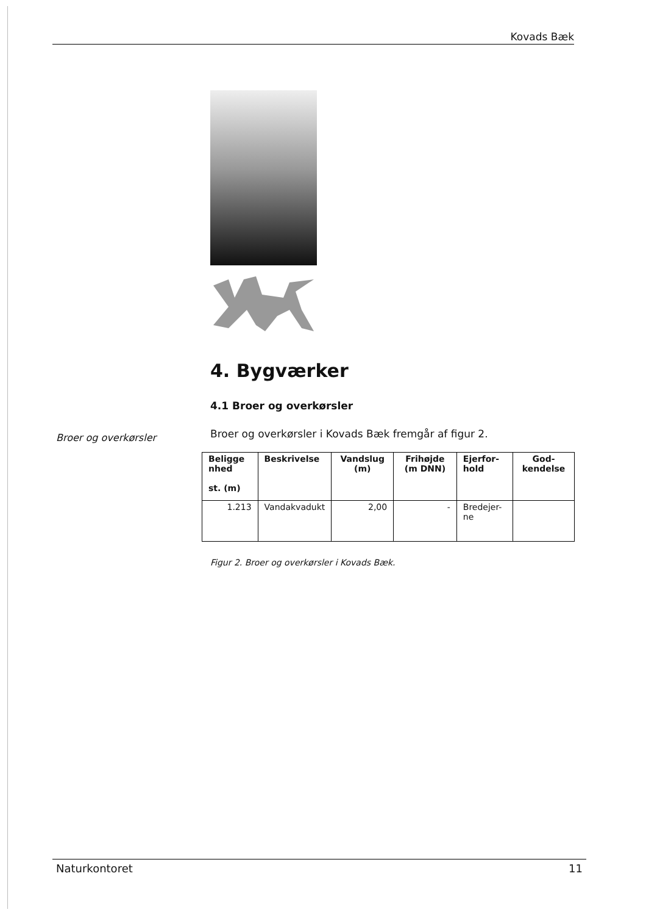Kovads Bæk
Broer og overkørsler
4. Bygværker
4.1 Broer og overkørsler
Broer og overkørsler i Kovads Bæk fremgår af figur 2.
| Beligge nhed st. (m) | Beskrivelse | Vandslug (m) | Frihøjde (m DNN) | Ejerfor-hold | God-kendelse |
| --- | --- | --- | --- | --- | --- |
| 1.213 | Vandakvadukt | 2,00 | - | Bredejer-ne | |
Figur 2. Broer og overkørsler i Kovads Bæk.
Naturkontoret 11